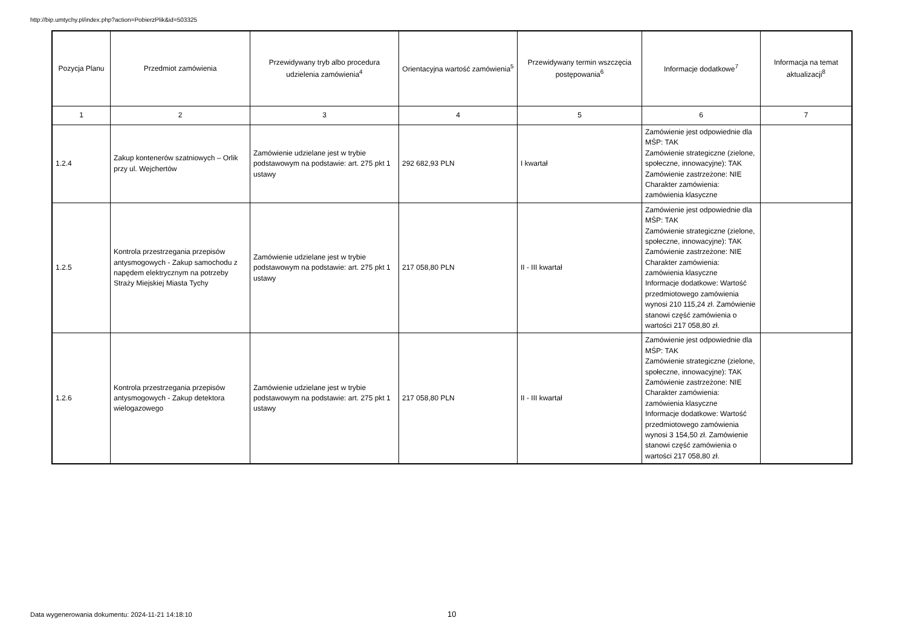http://bip.umtychy.pl/index.php?action=PobierzPlik&id=503325
| Pozycja Planu | Przedmiot zamówienia | Przewidywany tryb albo procedura udzielenia zamówienia<sup>4</sup> | Orientacyjna wartość zamówienia<sup>5</sup> | Przewidywany termin wszczęcia postępowania<sup>6</sup> | Informacje dodatkowe<sup>7</sup> | Informacja na temat aktualizacji<sup>8</sup> |
| --- | --- | --- | --- | --- | --- | --- |
| 1 | 2 | 3 | 4 | 5 | 6 | 7 |
| 1.2.4 | Zakup kontenerów szatniowych – Orlik przy ul. Wejchertów | Zamówienie udzielane jest w trybie podstawowym na podstawie: art. 275 pkt 1 ustawy | 292 682,93 PLN | I kwartał | Zamówienie jest odpowiednie dla MŚP: TAK Zamówienie strategiczne (zielone, społeczne, innowacyjne): TAK Zamówienie zastrzeżone: NIE Charakter zamówienia: zamówienia klasyczne | |
| 1.2.5 | Kontrola przestrzegania przepisów antysmogowych - Zakup samochodu z napędem elektrycznym na potrzeby Straży Miejskiej Miasta Tychy | Zamówienie udzielane jest w trybie podstawowym na podstawie: art. 275 pkt 1 ustawy | 217 058,80 PLN | II - III kwartał | Zamówienie jest odpowiednie dla MŚP: TAK Zamówienie strategiczne (zielone, społeczne, innowacyjne): TAK Zamówienie zastrzeżone: NIE Charakter zamówienia: zamówienia klasyczne Informacje dodatkowe: Wartość przedmiotowego zamówienia wynosi 210 115,24 zł. Zamówienie stanowi część zamówienia o wartości 217 058,80 zł. | |
| 1.2.6 | Kontrola przestrzegania przepisów antysmogowych - Zakup detektora wielogazowego | Zamówienie udzielane jest w trybie podstawowym na podstawie: art. 275 pkt 1 ustawy | 217 058,80 PLN | II - III kwartał | Zamówienie jest odpowiednie dla MŚP: TAK Zamówienie strategiczne (zielone, społeczne, innowacyjne): TAK Zamówienie zastrzeżone: NIE Charakter zamówienia: zamówienia klasyczne Informacje dodatkowe: Wartość przedmiotowego zamówienia wynosi 3 154,50 zł. Zamówienie stanowi część zamówienia o wartości 217 058,80 zł. | |
Data wygenerowania dokumentu: 2024-11-21 14:18:10
10